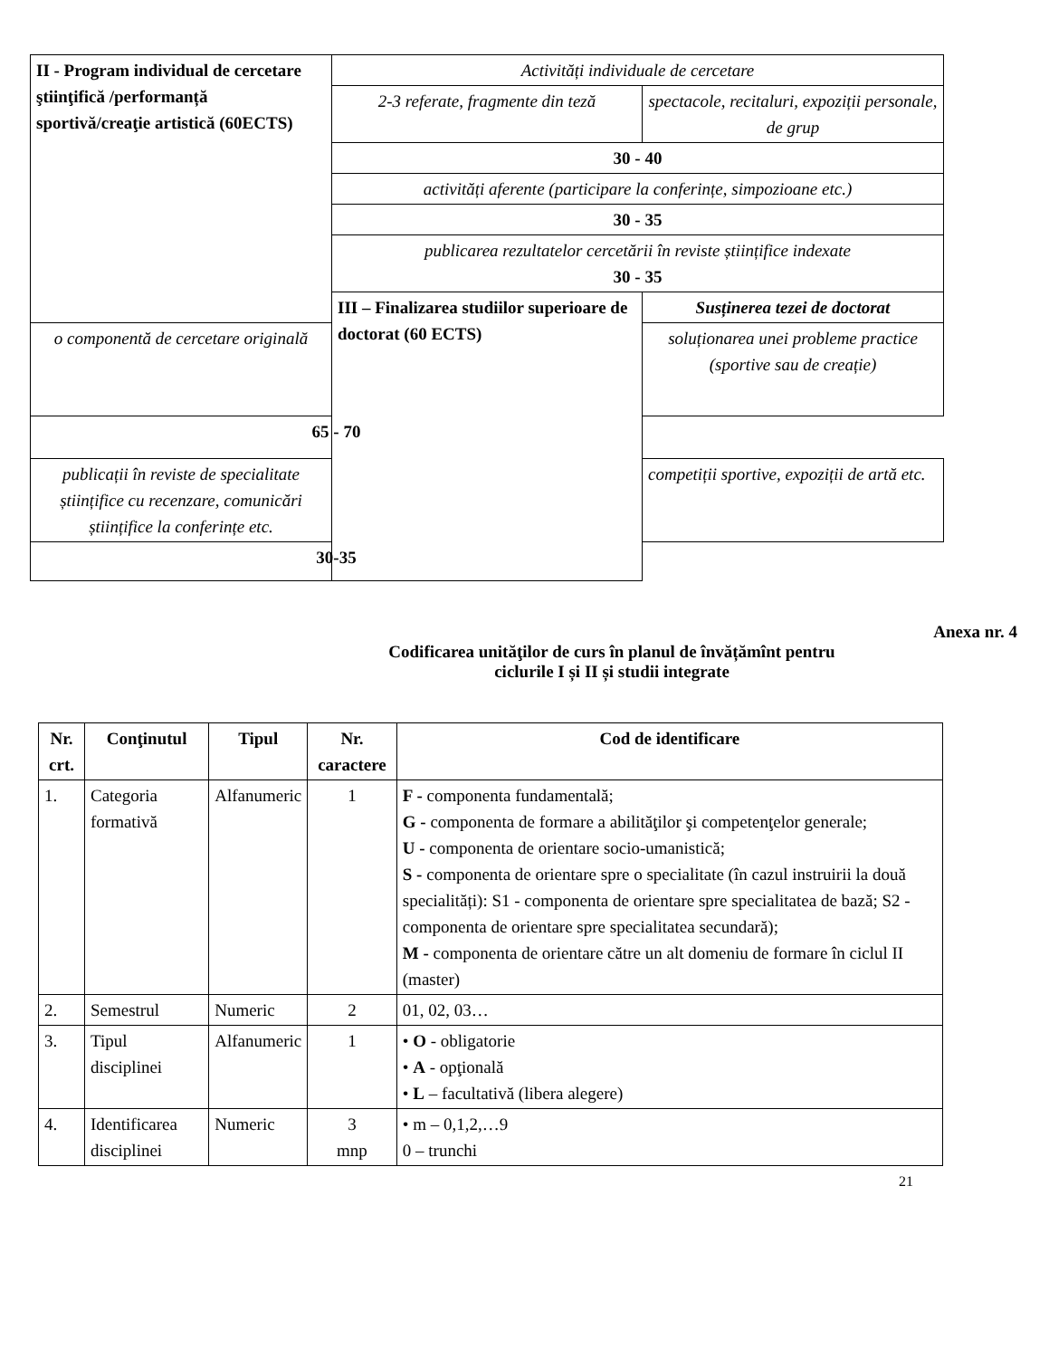| II - Program individual de cercetare ştiinţifică /performanță sportivă/creaţie artistică (60ECTS) | Activități individuale de cercetare | |
| | 2-3 referate, fragmente din teză | spectacole, recitaluri, expoziții personale, de grup |
| | 30 - 40 | |
| | activități aferente (participare la conferințe, simpozioane etc.) | |
| | 30 - 35 | |
| | publicarea rezultatelor cercetării în reviste științifice indexate 30 - 35 | |
| | III – Finalizarea studiilor superioare de doctorat (60 ECTS) | Susținerea tezei de doctorat |
| o componentă de cercetare originală | | soluționarea unei probleme practice (sportive sau de creație) |
| 65 - 70 | | |
| publicații în reviste de specialitate științifice cu recenzare, comunicări științifice la conferințe etc. | | competiții sportive, expoziții de artă etc. |
| 30-35 | | |
Anexa nr. 4
Codificarea unităţilor de curs în planul de învățămînt pentru
ciclurile I și II și studii integrate
| Nr. crt. | Conţinutul | Tipul | Nr. caractere | Cod de identificare |
| --- | --- | --- | --- | --- |
| 1. | Categoria formativă | Alfanumeric | 1 | F - componenta fundamentală; G - componenta de formare a abilităţilor şi competenţelor generale; U - componenta de orientare socio-umanistică; S - componenta de orientare spre o specialitate (în cazul instruirii la două specialități): S1 - componenta de orientare spre specialitatea de bază; S2 - componenta de orientare spre specialitatea secundară); M - componenta de orientare către un alt domeniu de formare în ciclul II (master) |
| 2. | Semestrul | Numeric | 2 | 01, 02, 03… |
| 3. | Tipul disciplinei | Alfanumeric | 1 | • O - obligatorie • A - opţională • L – facultativă (libera alegere) |
| 4. | Identificarea disciplinei | Numeric | 3 mnp | • m – 0,1,2,…9 0 – trunchi |
21